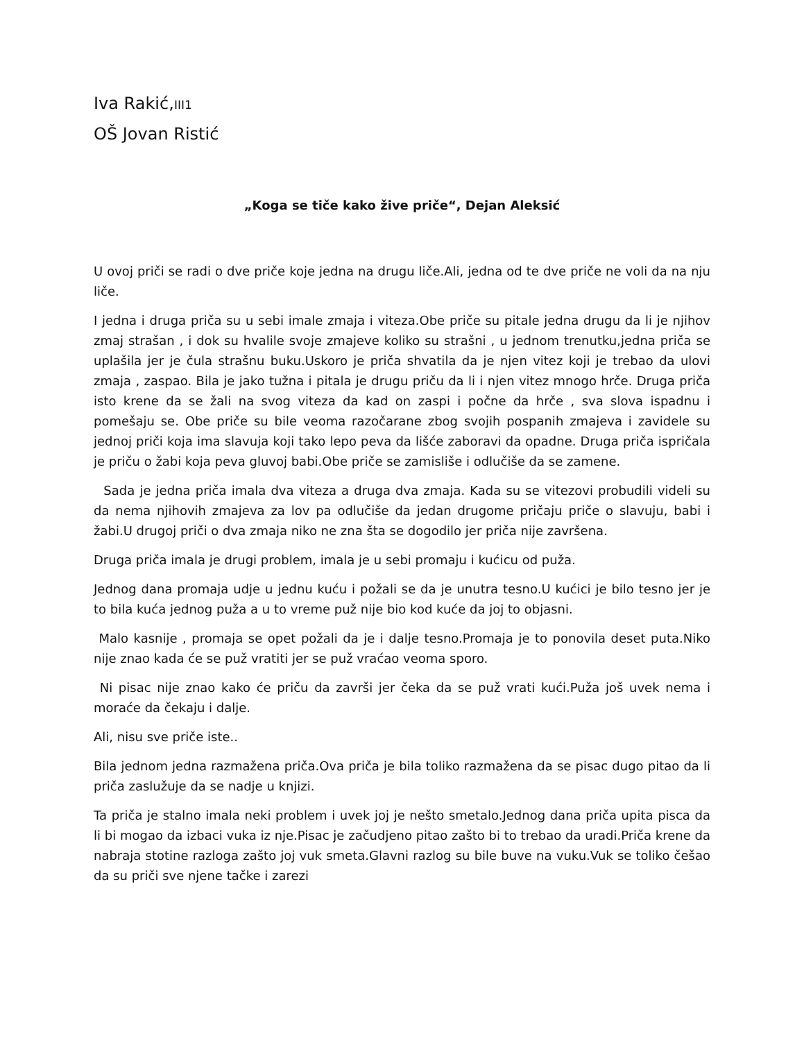Iva Rakić,III1
OŠ Jovan Ristić
„Koga se tiče kako žive priče“, Dejan Aleksić
U ovoj priči se radi o dve priče koje jedna na drugu liče.Ali, jedna od te dve priče ne voli da na nju liče.
I jedna i druga priča su u sebi imale zmaja i viteza.Obe priče su pitale jedna drugu da li je njihov zmaj strašan , i dok su hvalile svoje zmajeve koliko su strašni , u jednom trenutku,jedna priča se uplašila jer je čula strašnu buku.Uskoro je priča shvatila da je njen vitez koji je trebao da ulovi zmaja , zaspao. Bila je jako tužna i pitala je drugu priču da li i njen vitez mnogo hrče. Druga priča isto krene da se žali na svog viteza da kad on zaspi i počne da hrče , sva slova ispadnu i pomešaju se. Obe priče su bile veoma razočarane zbog svojih pospanih zmajeva i zavidele su jednoj priči koja ima slavuja koji tako lepo peva da lišće zaboravi da opadne. Druga priča ispričala je priču o žabi koja peva gluvoj babi.Obe priče se zamisliše i odlučiše da se zamene.
Sada je jedna priča imala dva viteza a druga dva zmaja. Kada su se vitezovi probudili videli su da nema njihovih zmajeva za lov pa odlučiše da jedan drugome pričaju priče o slavuju, babi i žabi.U drugoj priči o dva zmaja niko ne zna šta se dogodilo jer priča nije završena.
Druga priča imala je drugi problem, imala je u sebi promaju i kućicu od puža.
Jednog dana promaja udje u jednu kuću i požali se da je unutra tesno.U kućici je bilo tesno jer je to bila kuća jednog puža a u to vreme puž nije bio kod kuće da joj to objasni.
Malo kasnije , promaja se opet požali da je i dalje tesno.Promaja je to ponovila deset puta.Niko nije znao kada će se puž vratiti jer se puž vraćao veoma sporo.
Ni pisac nije znao kako će priču da završi jer čeka da se puž vrati kući.Puža još uvek nema i moraće da čekaju i dalje.
Ali, nisu sve priče iste..
Bila jednom jedna razmažena priča.Ova priča je bila toliko razmažena da se pisac dugo pitao da li priča zaslužuje da se nadje u knjizi.
Ta priča je stalno imala neki problem i uvek joj je nešto smetalo.Jednog dana priča upita pisca da li bi mogao da izbaci vuka iz nje.Pisac je začudjeno pitao zašto bi to trebao da uradi.Priča krene da nabraja stotine razloga zašto joj vuk smeta.Glavni razlog su bile buve na vuku.Vuk se toliko češao da su priči sve njene tačke i zarezi